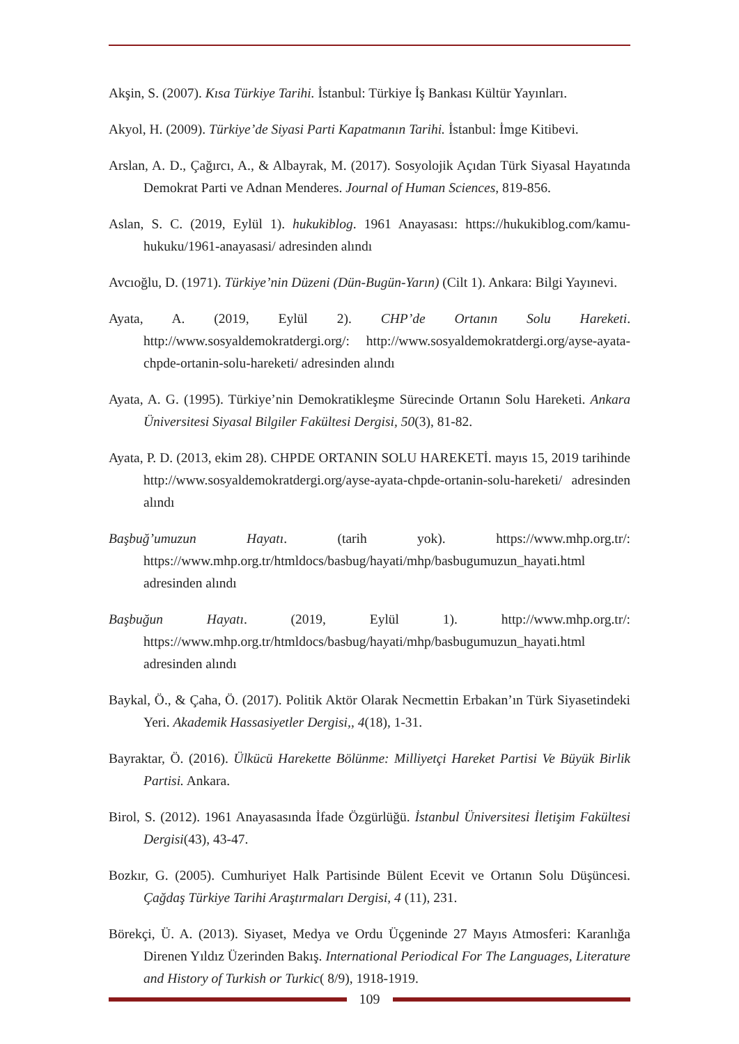Akşin, S. (2007). Kısa Türkiye Tarihi. İstanbul: Türkiye İş Bankası Kültür Yayınları.
Akyol, H. (2009). Türkiye’de Siyasi Parti Kapatmanın Tarihi. İstanbul: İmge Kitibevi.
Arslan, A. D., Çağırcı, A., & Albayrak, M. (2017). Sosyolojik Açıdan Türk Siyasal Hayatında Demokrat Parti ve Adnan Menderes. Journal of Human Sciences, 819-856.
Aslan, S. C. (2019, Eylül 1). hukukiblog. 1961 Anayasası: https://hukukiblog.com/kamu-hukuku/1961-anayasasi/ adresinden alındı
Avcıoğlu, D. (1971). Türkiye’nin Düzeni (Dün-Bugün-Yarın) (Cilt 1). Ankara: Bilgi Yayınevi.
Ayata, A. (2019, Eylül 2). CHP’de Ortanın Solu Hareketi. http://www.sosyaldemokratdergi.org/: http://www.sosyaldemokratdergi.org/ayse-ayata-chpde-ortanin-solu-hareketi/ adresinden alındı
Ayata, A. G. (1995). Türkiye’nin Demokratikleşme Sürecinde Ortanın Solu Hareketi. Ankara Üniversitesi Siyasal Bilgiler Fakültesi Dergisi, 50(3), 81-82.
Ayata, P. D. (2013, ekim 28). CHPDE ORTANIN SOLU HAREKETİ. mayıs 15, 2019 tarihinde http://www.sosyaldemokratdergi.org/ayse-ayata-chpde-ortanin-solu-hareketi/ adresinden alındı
Başbuğ’umuzun Hayatı. (tarih yok). https://www.mhp.org.tr/: https://www.mhp.org.tr/htmldocs/basbug/hayati/mhp/basbugumuzun_hayati.html adresinden alındı
Başbuğun Hayatı. (2019, Eylül 1). http://www.mhp.org.tr/: https://www.mhp.org.tr/htmldocs/basbug/hayati/mhp/basbugumuzun_hayati.html adresinden alındı
Baykal, Ö., & Çaha, Ö. (2017). Politik Aktör Olarak Necmettin Erbakan’ın Türk Siyasetindeki Yeri. Akademik Hassasiyetler Dergisi,, 4(18), 1-31.
Bayraktar, Ö. (2016). Ülkücü Harekette Bölünme: Milliyetçi Hareket Partisi Ve Büyük Birlik Partisi. Ankara.
Birol, S. (2012). 1961 Anayasasında İfade Özgürlüğü. İstanbul Üniversitesi İletişim Fakültesi Dergisi(43), 43-47.
Bozkır, G. (2005). Cumhuriyet Halk Partisinde Bülent Ecevit ve Ortanın Solu Düşüncesi. Çağdaş Türkiye Tarihi Araştırmaları Dergisi, 4 (11), 231.
Börekçi, Ü. A. (2013). Siyaset, Medya ve Ordu Üçgeninde 27 Mayıs Atmosferi: Karanlığa Direnen Yıldız Üzerinden Bakış. International Periodical For The Languages, Literature and History of Turkish or Turkic( 8/9), 1918-1919.
109